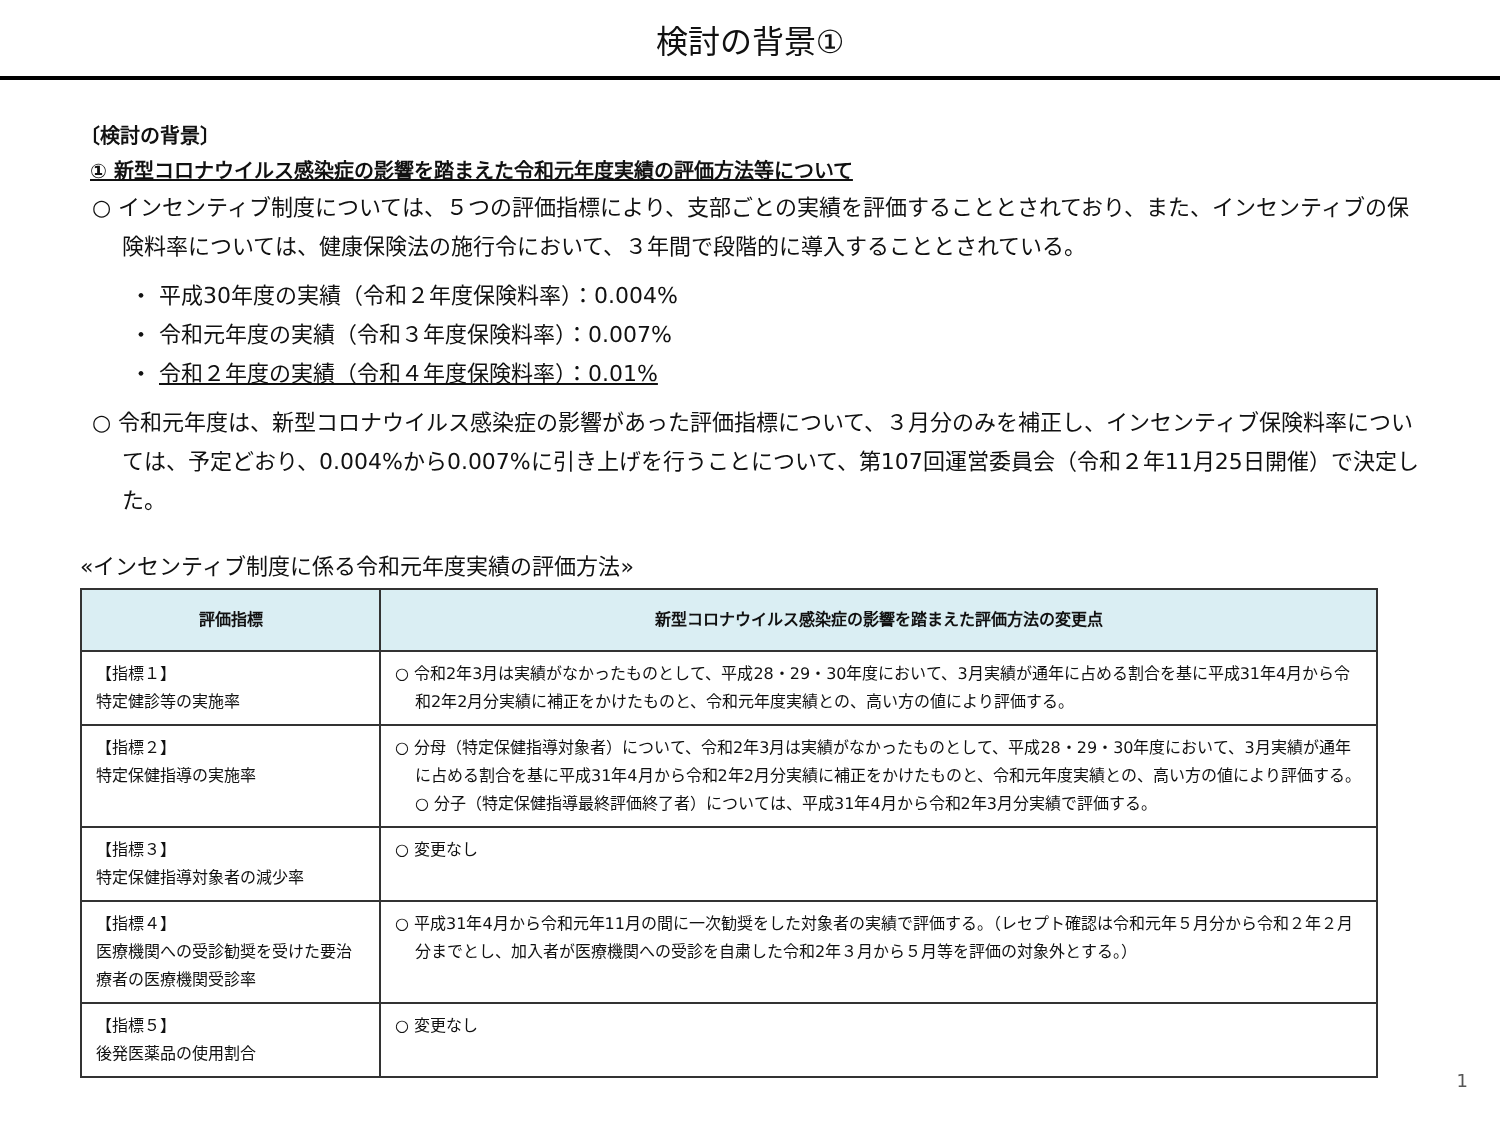検討の背景①
〔検討の背景〕
① 新型コロナウイルス感染症の影響を踏まえた令和元年度実績の評価方法等について
○ インセンティブ制度については、５つの評価指標により、支部ごとの実績を評価することとされており、また、インセンティブの保険料率については、健康保険法の施行令において、３年間で段階的に導入することとされている。
・ 平成30年度の実績（令和２年度保険料率）：0.004%
・ 令和元年度の実績（令和３年度保険料率）：0.007%
・ 令和２年度の実績（令和４年度保険料率）：0.01%
○ 令和元年度は、新型コロナウイルス感染症の影響があった評価指標について、３月分のみを補正し、インセンティブ保険料率については、予定どおり、0.004%から0.007%に引き上げを行うことについて、第107回運営委員会（令和２年11月25日開催）で決定した。
«インセンティブ制度に係る令和元年度実績の評価方法»
| 評価指標 | 新型コロナウイルス感染症の影響を踏まえた評価方法の変更点 |
| --- | --- |
| 【指標１】 特定健診等の実施率 | ○ 令和2年3月は実績がなかったものとして、平成28・29・30年度において、3月実績が通年に占める割合を基に平成31年4月から令和2年2月分実績に補正をかけたものと、令和元年度実績との、高い方の値により評価する。 |
| 【指標２】 特定保健指導の実施率 | ○ 分母（特定保健指導対象者）について、令和2年3月は実績がなかったものとして、平成28・29・30年度において、3月実績が通年に占める割合を基に平成31年4月から令和2年2月分実績に補正をかけたものと、令和元年度実績との、高い方の値により評価する。 ○ 分子（特定保健指導最終評価終了者）については、平成31年4月から令和2年3月分実績で評価する。 |
| 【指標３】 特定保健指導対象者の減少率 | ○ 変更なし |
| 【指標４】 医療機関への受診勧奨を受けた要治療者の医療機関受診率 | ○ 平成31年4月から令和元年11月の間に一次勧奨をした対象者の実績で評価する。（レセプト確認は令和元年５月分から令和２年２月分までとし、加入者が医療機関への受診を自粛した令和2年３月から５月等を評価の対象外とする。） |
| 【指標５】 後発医薬品の使用割合 | ○ 変更なし |
1